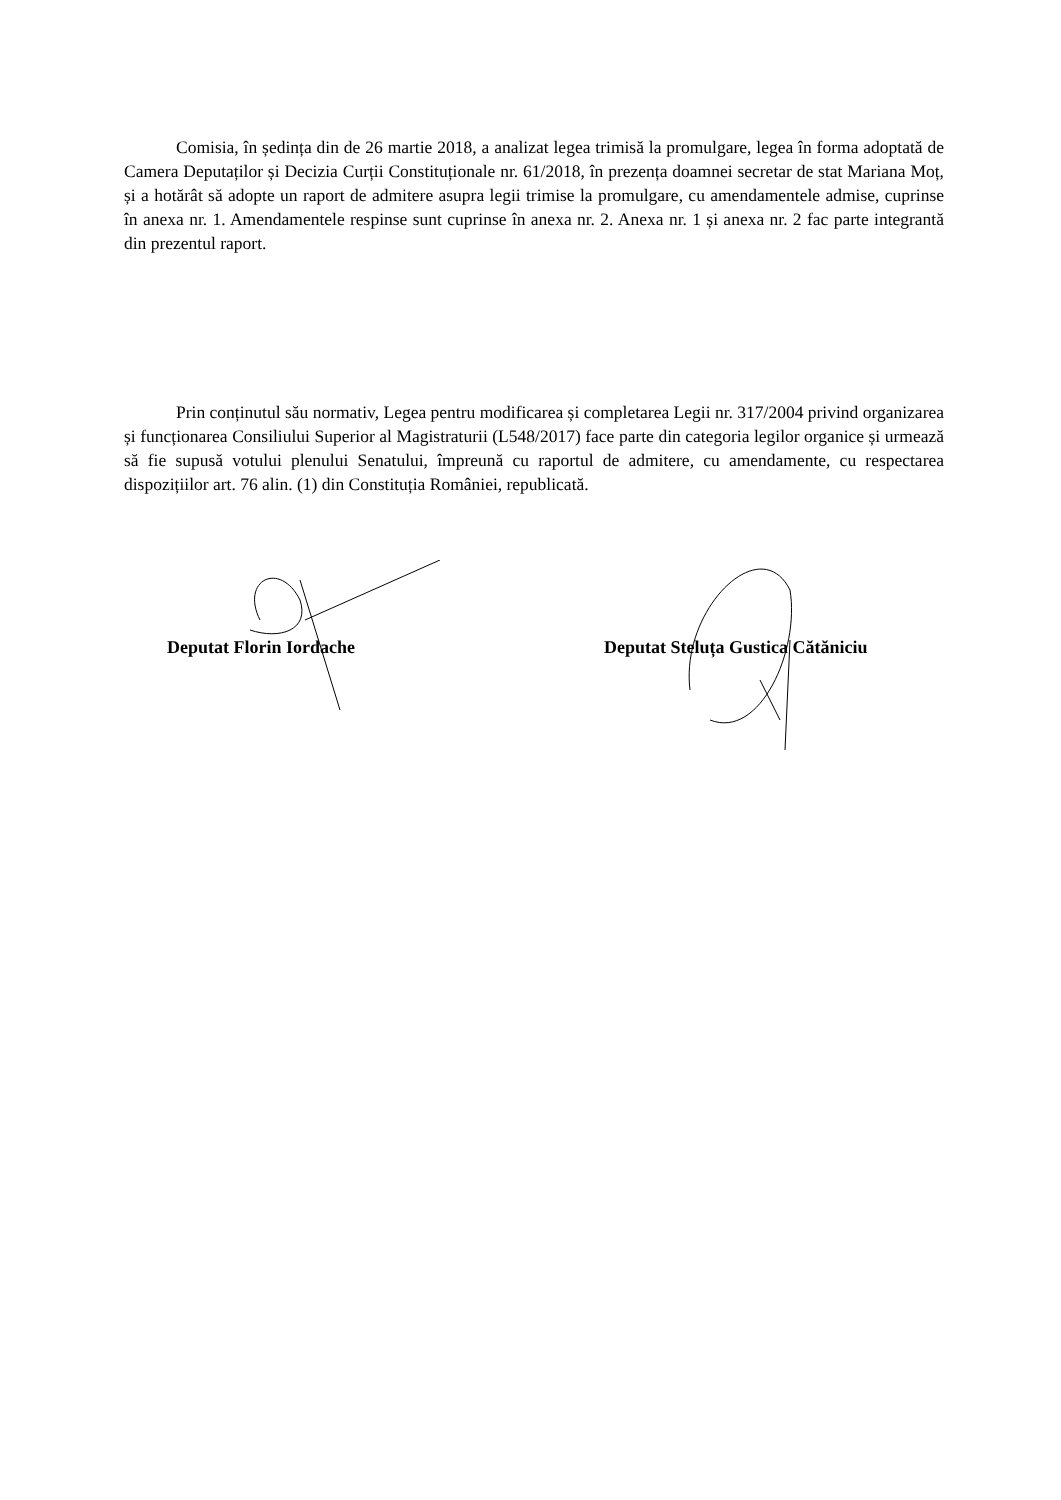Comisia, în ședința din de 26 martie 2018, a analizat legea trimisă la promulgare, legea în forma adoptată de Camera Deputaților și Decizia Curții Constituționale nr. 61/2018, în prezența doamnei secretar de stat Mariana Moț, și a hotărât să adopte un raport de admitere asupra legii trimise la promulgare, cu amendamentele admise, cuprinse în anexa nr. 1. Amendamentele respinse sunt cuprinse în anexa nr. 2. Anexa nr. 1 și anexa nr. 2 fac parte integrantă din prezentul raport.
Prin conținutul său normativ, Legea pentru modificarea și completarea Legii nr. 317/2004 privind organizarea și funcționarea Consiliului Superior al Magistraturii (L548/2017) face parte din categoria legilor organice și urmează să fie supusă votului plenului Senatului, împreună cu raportul de admitere, cu amendamente, cu respectarea dispozițiilor art. 76 alin. (1) din Constituția României, republicată.
Deputat Florin Iordache
Deputat Steluța Gustica Cătăniciu